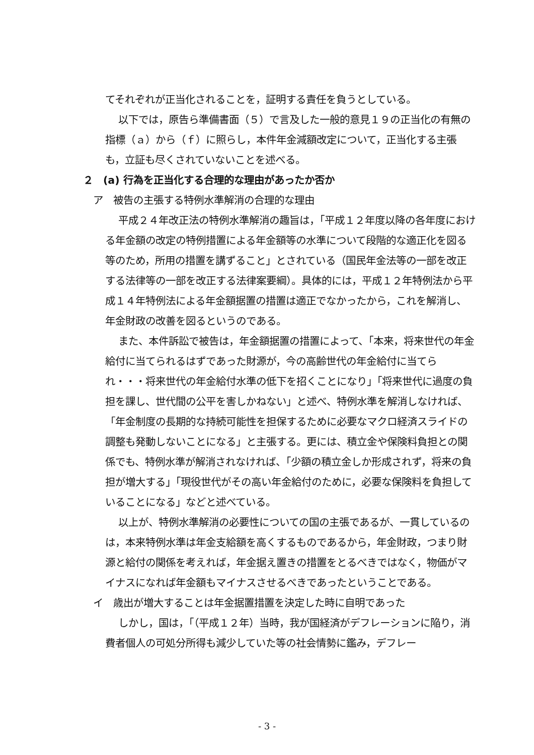てそれぞれが正当化されることを，証明する責任を負うとしている。
以下では，原告ら準備書面（５）で言及した一般的意見１９の正当化の有無の指標（ａ）から（ｆ）に照らし，本件年金減額改定について，正当化する主張も，立証も尽くされていないことを述べる。
２　(a) 行為を正当化する合理的な理由があったか否か
　ア　被告の主張する特例水準解消の合理的な理由
平成２４年改正法の特例水準解消の趣旨は，「平成１２年度以降の各年度における年金額の改定の特例措置による年金額等の水準について段階的な適正化を図る等のため，所用の措置を講ずること」とされている（国民年金法等の一部を改正する法律等の一部を改正する法律案要綱）。具体的には，平成１２年特例法から平成１４年特例法による年金額据置の措置は適正でなかったから，これを解消し、年金財政の改善を図るというのである。
また、本件訴訟で被告は，年金額据置の措置によって、「本来，将来世代の年金給付に当てられるはずであった財源が，今の高齢世代の年金給付に当てられ・・・将来世代の年金給付水準の低下を招くことになり」「将来世代に過度の負担を課し、世代間の公平を害しかねない」と述べ、特例水準を解消しなければ、「年金制度の長期的な持続可能性を担保するために必要なマクロ経済スライドの調整も発動しないことになる」と主張する。更には、積立金や保険料負担との関係でも、特例水準が解消されなければ、「少額の積立金しか形成されず，将来の負担が増大する」「現役世代がその高い年金給付のために，必要な保険料を負担していることになる」などと述べている。
以上が、特例水準解消の必要性についての国の主張であるが、一貫しているのは，本来特例水準は年金支給額を高くするものであるから，年金財政，つまり財源と給付の関係を考えれば，年金据え置きの措置をとるべきではなく，物価がマイナスになれば年金額もマイナスさせるべきであったということである。
　イ　歳出が増大することは年金据置措置を決定した時に自明であった
しかし，国は，「（平成１２年）当時，我が国経済がデフレーションに陥り，消費者個人の可処分所得も減少していた等の社会情勢に鑑み，デフレー
- 3 -